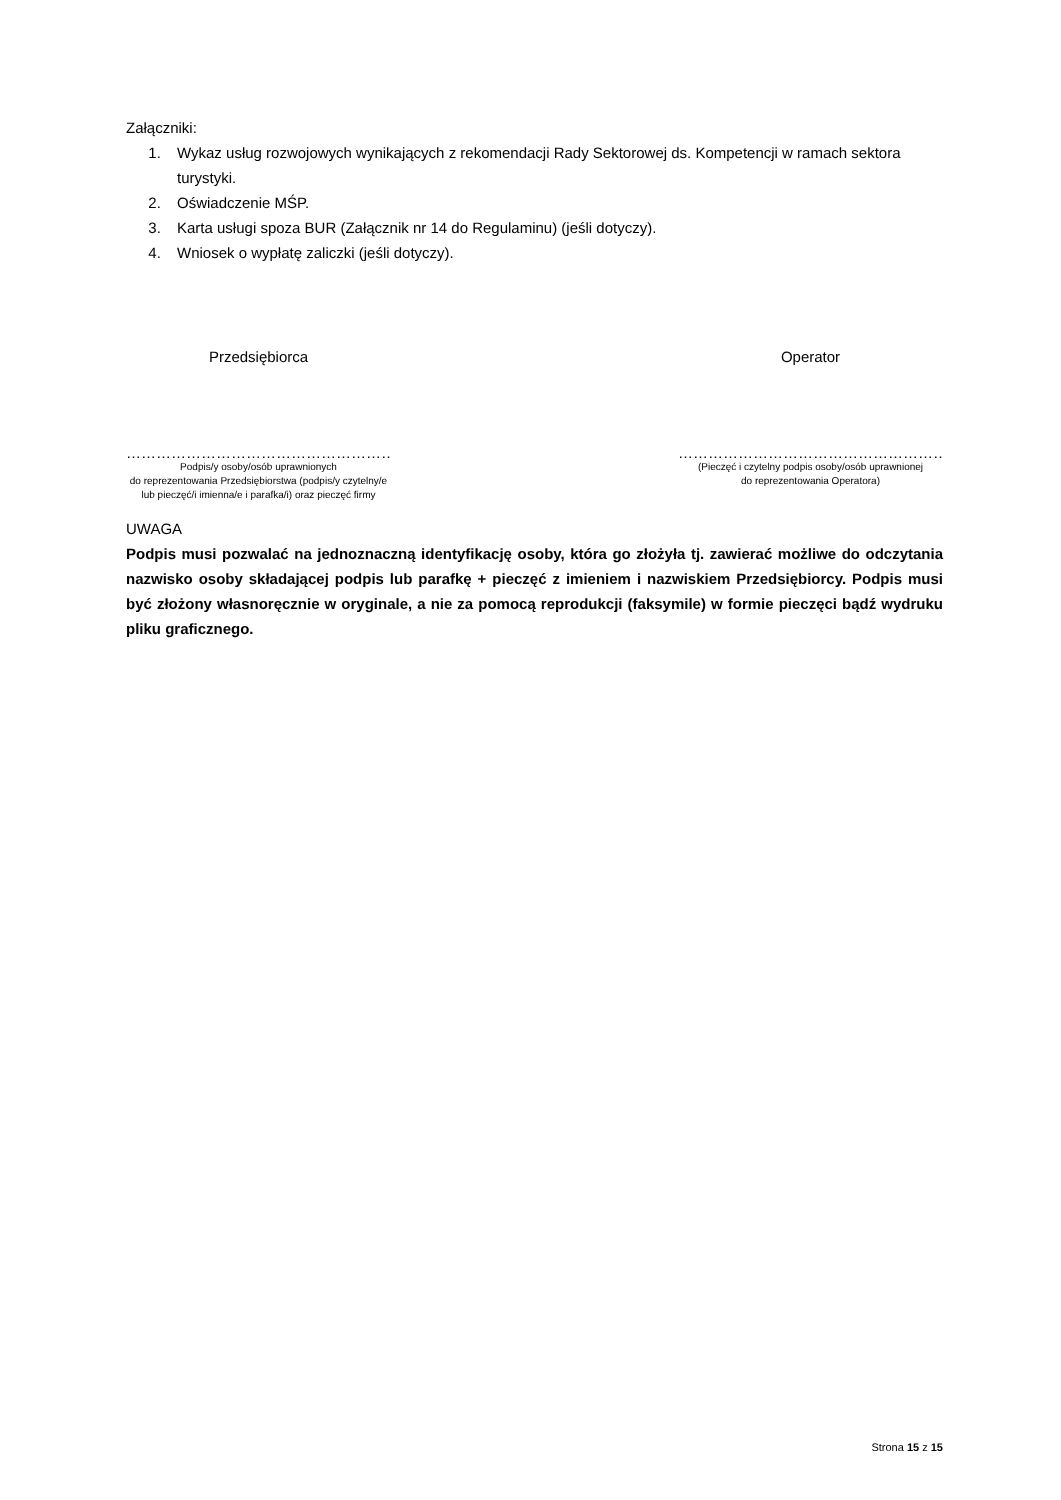Załączniki:
1. Wykaz usług rozwojowych wynikających z rekomendacji Rady Sektorowej ds. Kompetencji w ramach sektora turystyki.
2. Oświadczenie MŚP.
3. Karta usługi spoza BUR (Załącznik nr 14 do Regulaminu) (jeśli dotyczy).
4. Wniosek o wypłatę zaliczki (jeśli dotyczy).
Przedsiębiorca
………………………………………………
Podpis/y osoby/osób uprawnionych
do reprezentowania Przedsiębiorstwa (podpis/y czytelny/e lub pieczęć/i imienna/e i parafka/i) oraz pieczęć firmy
Operator
………………………………………………
(Pieczęć i czytelny podpis osoby/osób uprawnionej
do reprezentowania Operatora)
UWAGA
Podpis musi pozwalać na jednoznaczną identyfikację osoby, która go złożyła tj. zawierać możliwe do odczytania nazwisko osoby składającej podpis lub parafkę + pieczęć z imieniem i nazwiskiem Przedsiębiorcy. Podpis musi być złożony własnoręcznie w oryginale, a nie za pomocą reprodukcji (faksymile) w formie pieczęci bądź wydruku pliku graficznego.
Strona 15 z 15